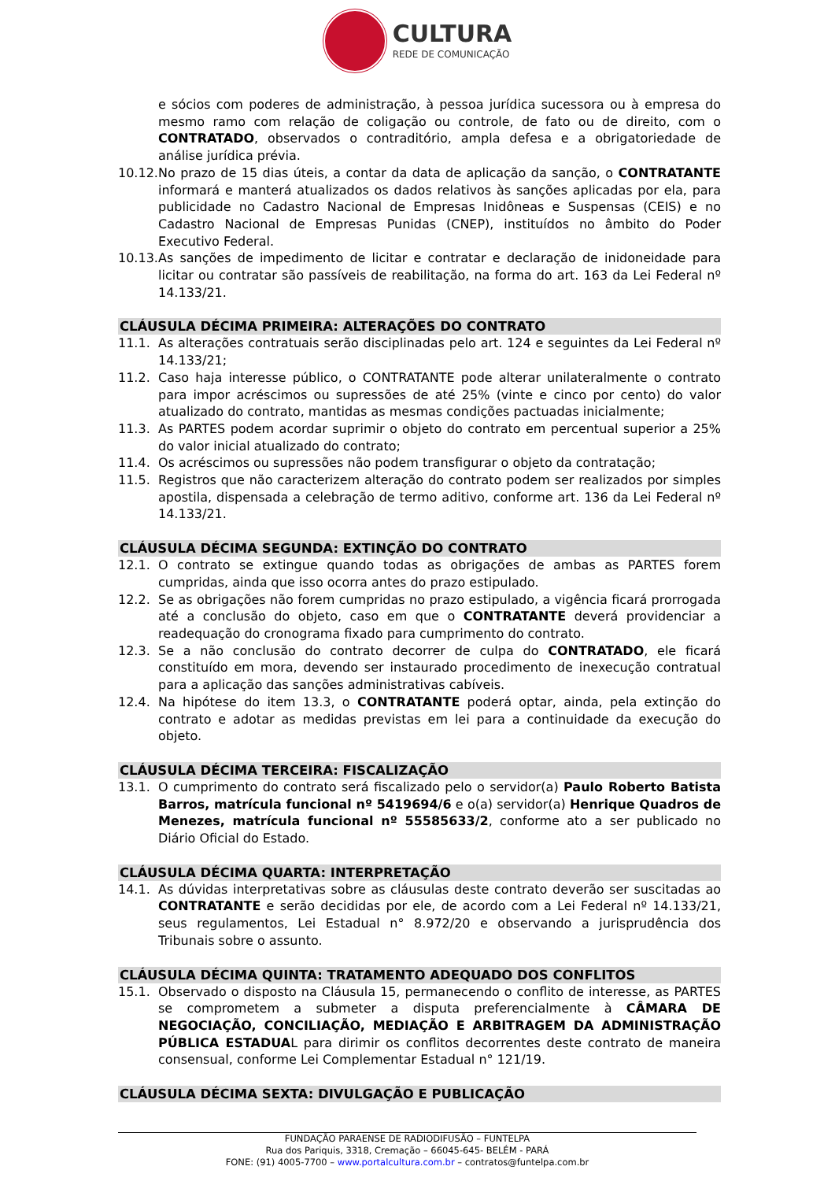CULTURA
REDE DE COMUNICAÇÃO
e sócios com poderes de administração, à pessoa jurídica sucessora ou à empresa do mesmo ramo com relação de coligação ou controle, de fato ou de direito, com o CONTRATADO, observados o contraditório, ampla defesa e a obrigatoriedade de análise jurídica prévia.
10.12.
No prazo de 15 dias úteis, a contar da data de aplicação da sanção, o CONTRATANTE informará e manterá atualizados os dados relativos às sanções aplicadas por ela, para publicidade no Cadastro Nacional de Empresas Inidôneas e Suspensas (CEIS) e no Cadastro Nacional de Empresas Punidas (CNEP), instituídos no âmbito do Poder Executivo Federal.
10.13.
As sanções de impedimento de licitar e contratar e declaração de inidoneidade para licitar ou contratar são passíveis de reabilitação, na forma do art. 163 da Lei Federal nº 14.133/21.
CLÁUSULA DÉCIMA PRIMEIRA: ALTERAÇÕES DO CONTRATO
11.1. As alterações contratuais serão disciplinadas pelo art. 124 e seguintes da Lei Federal nº 14.133/21;
11.2. Caso haja interesse público, o CONTRATANTE pode alterar unilateralmente o contrato para impor acréscimos ou supressões de até 25% (vinte e cinco por cento) do valor atualizado do contrato, mantidas as mesmas condições pactuadas inicialmente;
11.3. As PARTES podem acordar suprimir o objeto do contrato em percentual superior a 25% do valor inicial atualizado do contrato;
11.4. Os acréscimos ou supressões não podem transfigurar o objeto da contratação;
11.5. Registros que não caracterizem alteração do contrato podem ser realizados por simples apostila, dispensada a celebração de termo aditivo, conforme art. 136 da Lei Federal nº 14.133/21.
CLÁUSULA DÉCIMA SEGUNDA: EXTINÇÃO DO CONTRATO
12.1. O contrato se extingue quando todas as obrigações de ambas as PARTES forem cumpridas, ainda que isso ocorra antes do prazo estipulado.
12.2. Se as obrigações não forem cumpridas no prazo estipulado, a vigência ficará prorrogada até a conclusão do objeto, caso em que o CONTRATANTE deverá providenciar a readequação do cronograma fixado para cumprimento do contrato.
12.3. Se a não conclusão do contrato decorrer de culpa do CONTRATADO, ele ficará constituído em mora, devendo ser instaurado procedimento de inexecução contratual para a aplicação das sanções administrativas cabíveis.
12.4. Na hipótese do item 13.3, o CONTRATANTE poderá optar, ainda, pela extinção do contrato e adotar as medidas previstas em lei para a continuidade da execução do objeto.
CLÁUSULA DÉCIMA TERCEIRA: FISCALIZAÇÃO
13.1. O cumprimento do contrato será fiscalizado pelo o servidor(a) Paulo Roberto Batista Barros, matrícula funcional nº 5419694/6 e o(a) servidor(a) Henrique Quadros de Menezes, matrícula funcional nº 55585633/2, conforme ato a ser publicado no Diário Oficial do Estado.
CLÁUSULA DÉCIMA QUARTA: INTERPRETAÇÃO
14.1. As dúvidas interpretativas sobre as cláusulas deste contrato deverão ser suscitadas ao CONTRATANTE e serão decididas por ele, de acordo com a Lei Federal nº 14.133/21, seus regulamentos, Lei Estadual n° 8.972/20 e observando a jurisprudência dos Tribunais sobre o assunto.
CLÁUSULA DÉCIMA QUINTA: TRATAMENTO ADEQUADO DOS CONFLITOS
15.1. Observado o disposto na Cláusula 15, permanecendo o conflito de interesse, as PARTES se comprometem a submeter a disputa preferencialmente à CÂMARA DE NEGOCIAÇÃO, CONCILIAÇÃO, MEDIAÇÃO E ARBITRAGEM DA ADMINISTRAÇÃO PÚBLICA ESTADUAL para dirimir os conflitos decorrentes deste contrato de maneira consensual, conforme Lei Complementar Estadual n° 121/19.
CLÁUSULA DÉCIMA SEXTA: DIVULGAÇÃO E PUBLICAÇÃO
FUNDAÇÃO PARAENSE DE RADIODIFUSÃO – FUNTELPA
Rua dos Pariquis, 3318, Cremação – 66045-645- BELÉM - PARÁ
FONE: (91) 4005-7700 – www.portalcultura.com.br – contratos@funtelpa.com.br